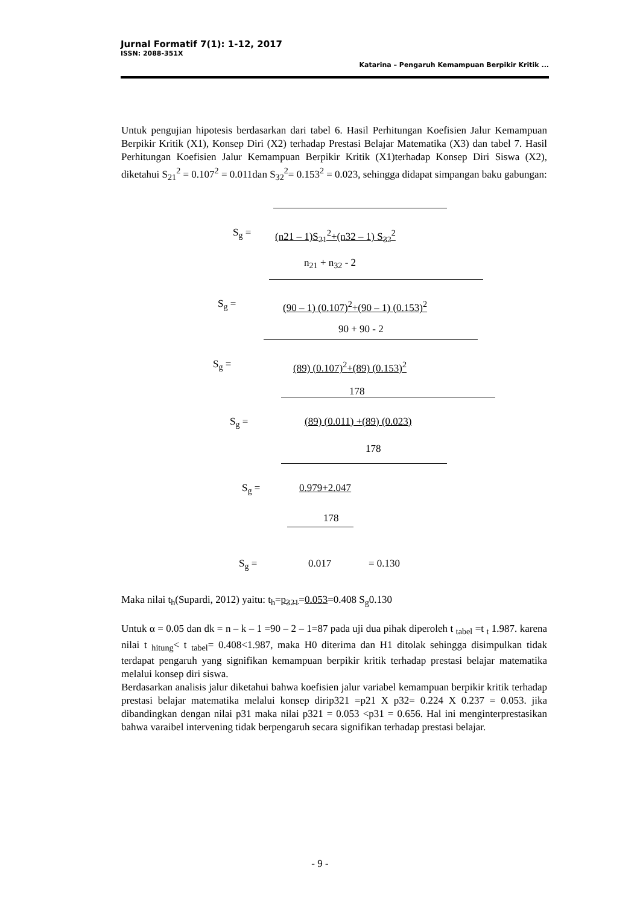Jurnal Formatif 7(1): 1-12, 2017
ISSN: 2088-351X
Katarina – Pengaruh Kemampuan Berpikir Kritik ...
Untuk pengujian hipotesis berdasarkan dari tabel 6. Hasil Perhitungan Koefisien Jalur Kemampuan Berpikir Kritik (X1), Konsep Diri (X2) terhadap Prestasi Belajar Matematika (X3) dan tabel 7. Hasil Perhitungan Koefisien Jalur Kemampuan Berpikir Kritik (X1)terhadap Konsep Diri Siswa (X2), diketahui S<sub>21</sub><sup>2</sup> = 0.107<sup>2</sup> = 0.011dan S<sub>32</sub><sup>2</sup>= 0.153<sup>2</sup> = 0.023, sehingga didapat simpangan baku gabungan:
S<sub>g</sub> = (n21 – 1)S<sub>21</sub><sup>2</sup>+(n32 – 1) S<sub>32</sub><sup>2</sup>
n<sub>21</sub> + n<sub>32</sub> - 2
S<sub>g</sub> =
(90 – 1) (0.107)<sup>2</sup>+(90 – 1) (0.153)<sup>2</sup>
90 + 90 - 2
S<sub>g</sub> = (89) (0.107)<sup>2</sup>+(89) (0.153)<sup>2</sup>
178
S<sub>g</sub> = (89) (0.011) +(89) (0.023)
178
S<sub>g</sub> = 0.979+2.047
178
S<sub>g</sub> = 0.017 = 0.130
Maka nilai t<sub>h</sub>(Supardi, 2012) yaitu: t<sub>h</sub>=p<sub>321</sub>=0.053=0.408 S<sub>g</sub>0.130
Untuk α = 0.05 dan dk = n – k – 1 =90 – 2 – 1=87 pada uji dua pihak diperoleh t <sub>tabel</sub> =t <sub>t</sub> 1.987. karena nilai t <sub>hitung</sub>< t <sub>tabel</sub>= 0.408<1.987, maka H0 diterima dan H1 ditolak sehingga disimpulkan tidak terdapat pengaruh yang signifikan kemampuan berpikir kritik terhadap prestasi belajar matematika melalui konsep diri siswa.
Berdasarkan analisis jalur diketahui bahwa koefisien jalur variabel kemampuan berpikir kritik terhadap prestasi belajar matematika melalui konsep dirip321 =p21 X p32= 0.224 X 0.237 = 0.053. jika dibandingkan dengan nilai p31 maka nilai p321 = 0.053 <p31 = 0.656. Hal ini menginterprestasikan bahwa varaibel intervening tidak berpengaruh secara signifikan terhadap prestasi belajar.
- 9 -